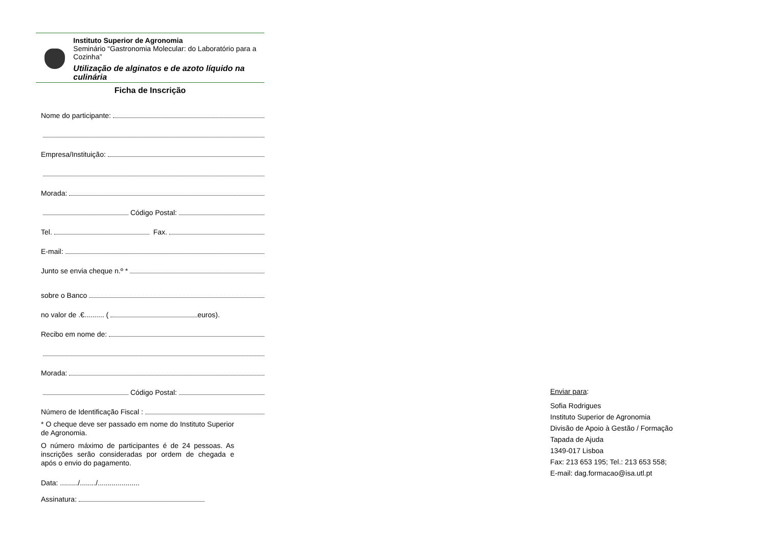Instituto Superior de Agronomia
Seminário “Gastronomia Molecular: do Laboratório para a Cozinha”
Utilização de alginatos e de azoto líquido na culinária
Ficha de Inscrição
Nome do participante:
Empresa/Instituição:
Morada:
Código Postal:
Tel. Fax.
E-mail:
Junto se envia cheque n.º *
sobre o Banco
no valor de .€.......... ( euros).
Recibo em nome de:
Morada:
Código Postal:
Número de Identificação Fiscal :
* O cheque deve ser passado em nome do Instituto Superior de Agronomia.
O número máximo de participantes é de 24 pessoas. As inscrições serão consideradas por ordem de chegada e após o envio do pagamento.
Data: ........./......../.....................
Assinatura:
Enviar para:
Sofia Rodrigues
Instituto Superior de Agronomia
Divisão de Apoio à Gestão / Formação
Tapada de Ajuda
1349-017 Lisboa
Fax: 213 653 195; Tel.: 213 653 558;
E-mail: dag.formacao@isa.utl.pt